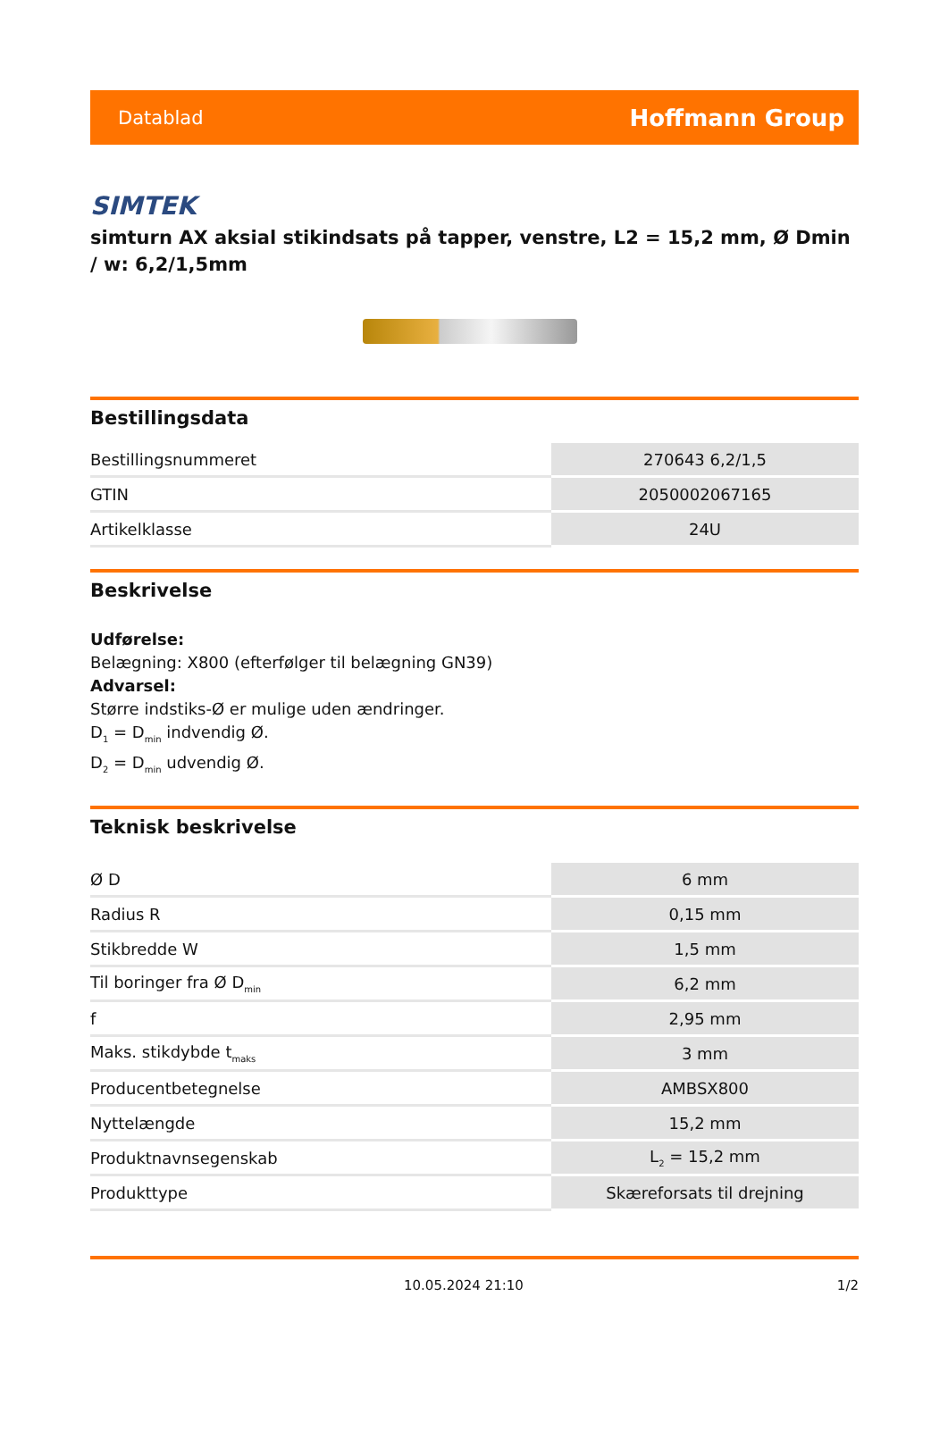Datablad Hoffmann Group
SIMTEK
simturn AX aksial stikindsats på tapper, venstre, L2 = 15,2 mm, Ø Dmin / w: 6,2/1,5mm
Bestillingsdata
| Bestillingsnummeret | 270643 6,2/1,5 |
| GTIN | 2050002067165 |
| Artikelklasse | 24U |
Beskrivelse
Udførelse:
Belægning: X800 (efterfølger til belægning GN39)
Advarsel:
Større indstiks-Ø er mulige uden ændringer.
D<sub>1</sub> = D<sub>min</sub> indvendig Ø.
D<sub>2</sub> = D<sub>min</sub> udvendig Ø.
Teknisk beskrivelse
| Ø D | 6 mm |
| Radius R | 0,15 mm |
| Stikbredde W | 1,5 mm |
| Til boringer fra Ø D<sub>min</sub> | 6,2 mm |
| f | 2,95 mm |
| Maks. stikdybde t<sub>maks</sub> | 3 mm |
| Producentbetegnelse | AMBSX800 |
| Nyttelængde | 15,2 mm |
| Produktnavnsegenskab | L<sub>2</sub> = 15,2 mm |
| Produkttype | Skæreforsats til drejning |
10.05.2024 21:10 1/2